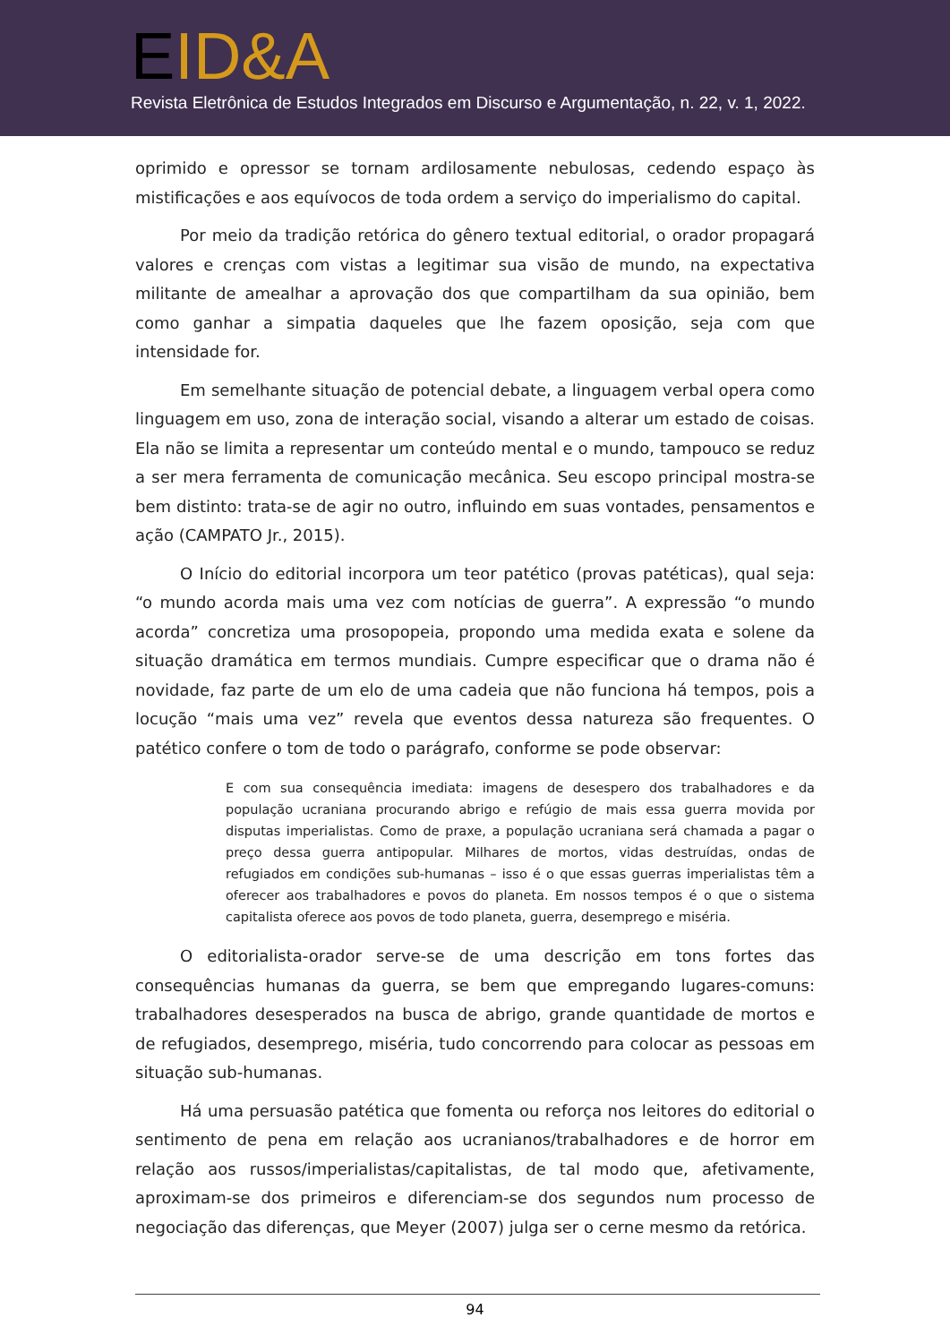EID&A
Revista Eletrônica de Estudos Integrados em Discurso e Argumentação, n. 22, v. 1, 2022.
oprimido e opressor se tornam ardilosamente nebulosas, cedendo espaço às mistificações e aos equívocos de toda ordem a serviço do imperialismo do capital.
Por meio da tradição retórica do gênero textual editorial, o orador propagará valores e crenças com vistas a legitimar sua visão de mundo, na expectativa militante de amealhar a aprovação dos que compartilham da sua opinião, bem como ganhar a simpatia daqueles que lhe fazem oposição, seja com que intensidade for.
Em semelhante situação de potencial debate, a linguagem verbal opera como linguagem em uso, zona de interação social, visando a alterar um estado de coisas. Ela não se limita a representar um conteúdo mental e o mundo, tampouco se reduz a ser mera ferramenta de comunicação mecânica. Seu escopo principal mostra-se bem distinto: trata-se de agir no outro, influindo em suas vontades, pensamentos e ação (CAMPATO Jr., 2015).
O Início do editorial incorpora um teor patético (provas patéticas), qual seja: “o mundo acorda mais uma vez com notícias de guerra”. A expressão “o mundo acorda” concretiza uma prosopopeia, propondo uma medida exata e solene da situação dramática em termos mundiais. Cumpre especificar que o drama não é novidade, faz parte de um elo de uma cadeia que não funciona há tempos, pois a locução “mais uma vez” revela que eventos dessa natureza são frequentes. O patético confere o tom de todo o parágrafo, conforme se pode observar:
E com sua consequência imediata: imagens de desespero dos trabalhadores e da população ucraniana procurando abrigo e refúgio de mais essa guerra movida por disputas imperialistas. Como de praxe, a população ucraniana será chamada a pagar o preço dessa guerra antipopular. Milhares de mortos, vidas destruídas, ondas de refugiados em condições sub-humanas – isso é o que essas guerras imperialistas têm a oferecer aos trabalhadores e povos do planeta. Em nossos tempos é o que o sistema capitalista oferece aos povos de todo planeta, guerra, desemprego e miséria.
O editorialista-orador serve-se de uma descrição em tons fortes das consequências humanas da guerra, se bem que empregando lugares-comuns: trabalhadores desesperados na busca de abrigo, grande quantidade de mortos e de refugiados, desemprego, miséria, tudo concorrendo para colocar as pessoas em situação sub-humanas.
Há uma persuasão patética que fomenta ou reforça nos leitores do editorial o sentimento de pena em relação aos ucranianos/trabalhadores e de horror em relação aos russos/imperialistas/capitalistas, de tal modo que, afetivamente, aproximam-se dos primeiros e diferenciam-se dos segundos num processo de negociação das diferenças, que Meyer (2007) julga ser o cerne mesmo da retórica.
94